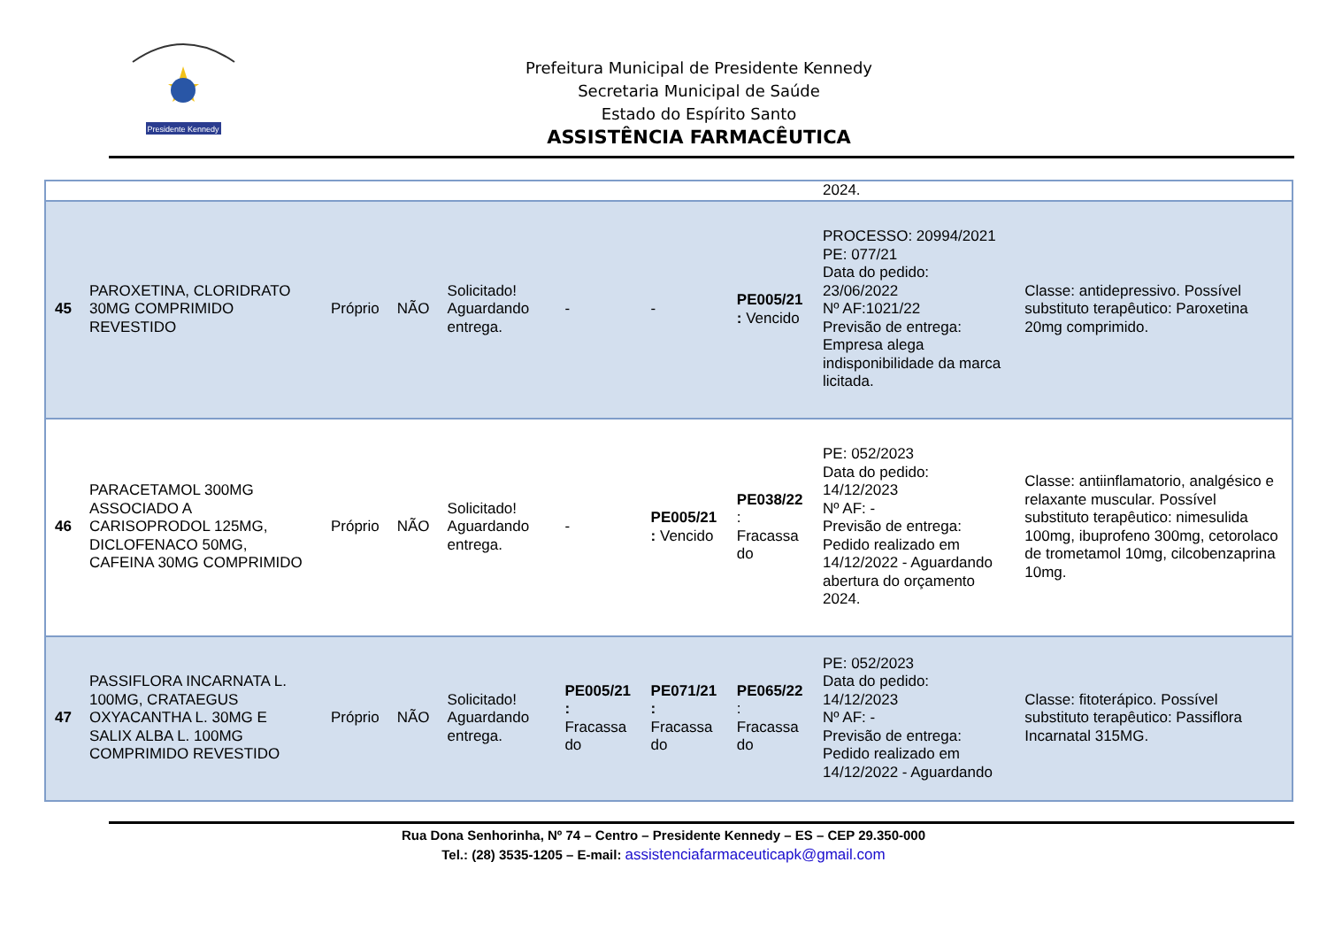Presidente Kennedy
Prefeitura Municipal de Presidente Kennedy
Secretaria Municipal de Saúde
Estado do Espírito Santo
ASSISTÊNCIA FARMACÊUTICA
| | | | | | | | | 2024. | |
| 45 | PAROXETINA, CLORIDRATO 30MG COMPRIMIDO REVESTIDO | Próprio | NÃO | Solicitado! Aguardando entrega. | - | - | PE005/21 : Vencido | PROCESSO: 20994/2021 PE: 077/21 Data do pedido: 23/06/2022 Nº AF:1021/22 Previsão de entrega: Empresa alega indisponibilidade da marca licitada. | Classe: antidepressivo. Possível substituto terapêutico: Paroxetina 20mg comprimido. |
| 46 | PARACETAMOL 300MG ASSOCIADO A CARISOPRODOL 125MG, DICLOFENACO 50MG, CAFEINA 30MG COMPRIMIDO | Próprio | NÃO | Solicitado! Aguardando entrega. | - | PE005/21 : Vencido | PE038/22 : Fracassa do | PE: 052/2023 Data do pedido: 14/12/2023 Nº AF: - Previsão de entrega: Pedido realizado em 14/12/2022 - Aguardando abertura do orçamento 2024. | Classe: antiinflamatorio, analgésico e relaxante muscular. Possível substituto terapêutico: nimesulida 100mg, ibuprofeno 300mg, cetorolaco de trometamol 10mg, cilcobenzaprina 10mg. |
| 47 | PASSIFLORA INCARNATA L. 100MG, CRATAEGUS OXYACANTHA L. 30MG E SALIX ALBA L. 100MG COMPRIMIDO REVESTIDO | Próprio | NÃO | Solicitado! Aguardando entrega. | PE005/21 : Fracassa do | PE071/21 : Fracassa do | PE065/22 : Fracassa do | PE: 052/2023 Data do pedido: 14/12/2023 Nº AF: - Previsão de entrega: Pedido realizado em 14/12/2022 - Aguardando | Classe: fitoterápico. Possível substituto terapêutico: Passiflora Incarnatal 315MG. |
Rua Dona Senhorinha, Nº 74 – Centro – Presidente Kennedy – ES – CEP 29.350-000
Tel.: (28) 3535-1205 – E-mail: assistenciafarmaceuticapk@gmail.com